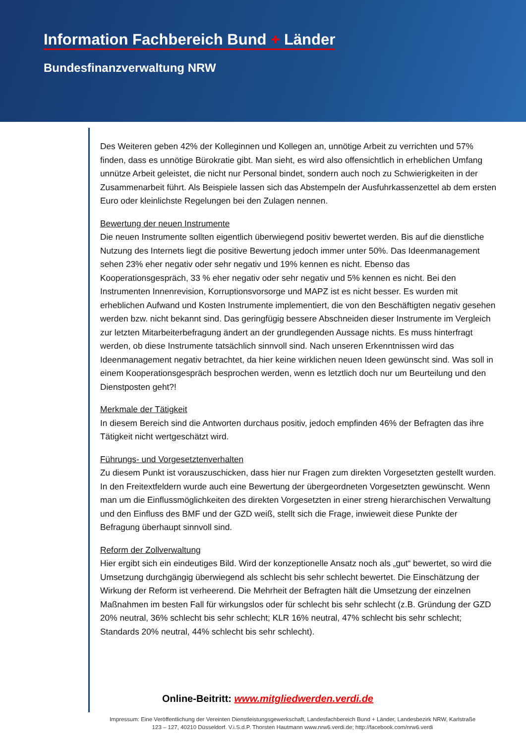Information Fachbereich Bund + Länder
Bundesfinanzverwaltung NRW
Des Weiteren geben 42% der Kolleginnen und Kollegen an, unnötige Arbeit zu verrichten und 57% finden, dass es unnötige Bürokratie gibt. Man sieht, es wird also offensichtlich in erheblichen Umfang unnütze Arbeit geleistet, die nicht nur Personal bindet, sondern auch noch zu Schwierigkeiten in der Zusammenarbeit führt. Als Beispiele lassen sich das Abstempeln der Ausfuhrkassenzettel ab dem ersten Euro oder kleinlichste Regelungen bei den Zulagen nennen.
Bewertung der neuen Instrumente
Die neuen Instrumente sollten eigentlich überwiegend positiv bewertet werden. Bis auf die dienstliche Nutzung des Internets liegt die positive Bewertung jedoch immer unter 50%. Das Ideenmanagement sehen 23% eher negativ oder sehr negativ und 19% kennen es nicht. Ebenso das Kooperationsgespräch, 33 % eher negativ oder sehr negativ und 5% kennen es nicht. Bei den Instrumenten Innenrevision, Korruptionsvorsorge und MAPZ ist es nicht besser. Es wurden mit erheblichen Aufwand und Kosten Instrumente implementiert, die von den Beschäftigten negativ gesehen werden bzw. nicht bekannt sind. Das geringfügig bessere Abschneiden dieser Instrumente im Vergleich zur letzten Mitarbeiterbefragung ändert an der grundlegenden Aussage nichts. Es muss hinterfragt werden, ob diese Instrumente tatsächlich sinnvoll sind. Nach unseren Erkenntnissen wird das Ideenmanagement negativ betrachtet, da hier keine wirklichen neuen Ideen gewünscht sind. Was soll in einem Kooperationsgespräch besprochen werden, wenn es letztlich doch nur um Beurteilung und den Dienstposten geht?!
Merkmale der Tätigkeit
In diesem Bereich sind die Antworten durchaus positiv, jedoch empfinden 46% der Befragten das ihre Tätigkeit nicht wertgeschätzt wird.
Führungs- und Vorgesetztenverhalten
Zu diesem Punkt ist vorauszuschicken, dass hier nur Fragen zum direkten Vorgesetzten gestellt wurden. In den Freitextfeldern wurde auch eine Bewertung der übergeordneten Vorgesetzten gewünscht. Wenn man um die Einflussmöglichkeiten des direkten Vorgesetzten in einer streng hierarchischen Verwaltung und den Einfluss des BMF und der GZD weiß, stellt sich die Frage, inwieweit diese Punkte der Befragung überhaupt sinnvoll sind.
Reform der Zollverwaltung
Hier ergibt sich ein eindeutiges Bild. Wird der konzeptionelle Ansatz noch als „gut“ bewertet, so wird die Umsetzung durchgängig überwiegend als schlecht bis sehr schlecht bewertet. Die Einschätzung der Wirkung der Reform ist verheerend. Die Mehrheit der Befragten hält die Umsetzung der einzelnen Maßnahmen im besten Fall für wirkungslos oder für schlecht bis sehr schlecht (z.B. Gründung der GZD 20% neutral, 36% schlecht bis sehr schlecht; KLR 16% neutral, 47% schlecht bis sehr schlecht; Standards 20% neutral, 44% schlecht bis sehr schlecht).
Online-Beitritt: www.mitgliedwerden.verdi.de
Impressum: Eine Veröffentlichung der Vereinten Dienstleistungsgewerkschaft, Landesfachbereich Bund + Länder, Landesbezirk NRW, Karlstraße 123 – 127, 40210 Düsseldorf. V.i.S.d.P. Thorsten Hautmann www.nrw6.verdi.de; http://facebook.com/nrw6.verdi